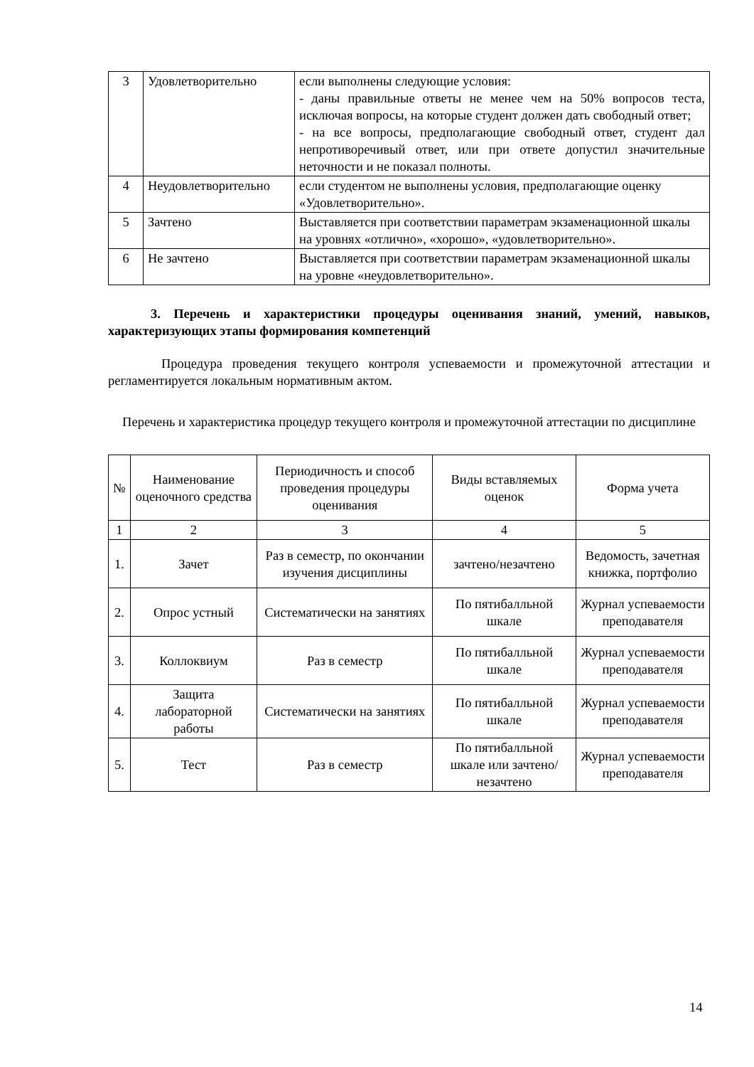| 3 | Удовлетворительно | если выполнены следующие условия: - даны правильные ответы не менее чем на 50% вопросов теста, исключая вопросы, на которые студент должен дать свободный ответ; - на все вопросы, предполагающие свободный ответ, студент дал непротиворечивый ответ, или при ответе допустил значительные неточности и не показал полноты. |
| 4 | Неудовлетворительно | если студентом не выполнены условия, предполагающие оценку «Удовлетворительно». |
| 5 | Зачтено | Выставляется при соответствии параметрам экзаменационной шкалы на уровнях «отлично», «хорошо», «удовлетворительно». |
| 6 | Не зачтено | Выставляется при соответствии параметрам экзаменационной шкалы на уровне «неудовлетворительно». |
3. Перечень и характеристики процедуры оценивания знаний, умений, навыков, характеризующих этапы формирования компетенций
Процедура проведения текущего контроля успеваемости и промежуточной аттестации и регламентируется локальным нормативным актом.
Перечень и характеристика процедур текущего контроля и промежуточной аттестации по дисциплине
| № | Наименование оценочного средства | Периодичность и способ проведения процедуры оценивания | Виды вставляемых оценок | Форма учета |
| --- | --- | --- | --- | --- |
| 1 | 2 | 3 | 4 | 5 |
| 1. | Зачет | Раз в семестр, по окончании изучения дисциплины | зачтено/незачтено | Ведомость, зачетная книжка, портфолио |
| 2. | Опрос устный | Систематически на занятиях | По пятибалльной шкале | Журнал успеваемости преподавателя |
| 3. | Коллоквиум | Раз в семестр | По пятибалльной шкале | Журнал успеваемости преподавателя |
| 4. | Защита лабораторной работы | Систематически на занятиях | По пятибалльной шкале | Журнал успеваемости преподавателя |
| 5. | Тест | Раз в семестр | По пятибалльной шкале или зачтено/незачтено | Журнал успеваемости преподавателя |
14